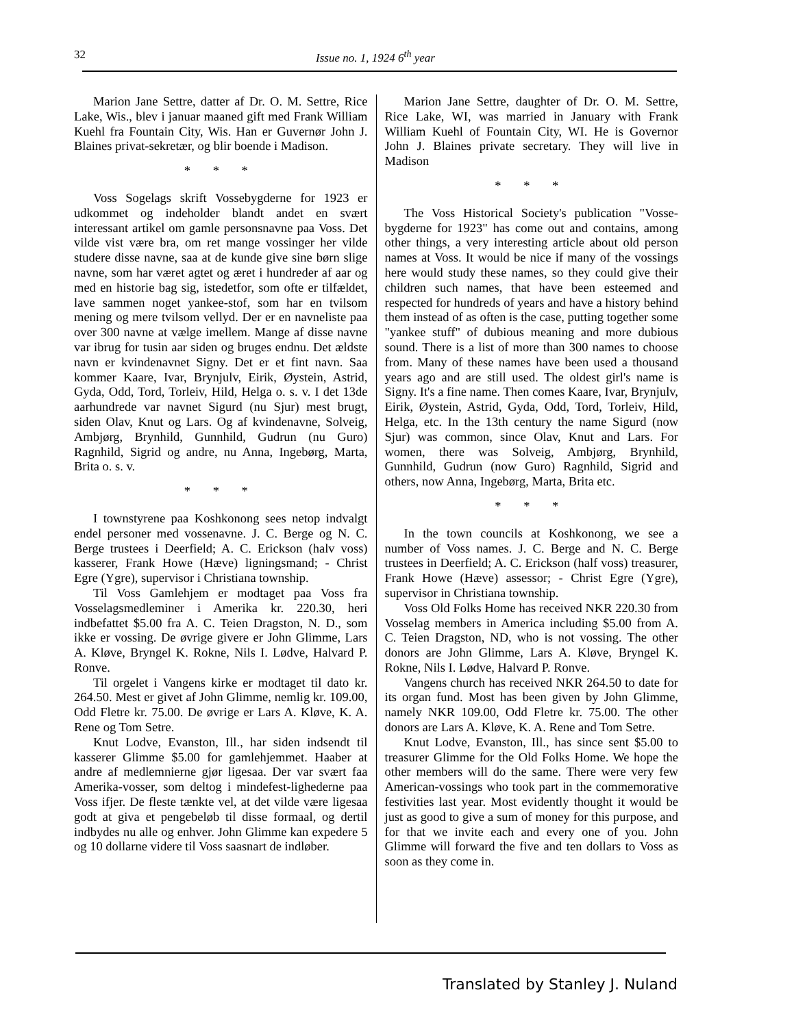32 Issue no. 1, 1924 6<sup>th</sup> year
Marion Jane Settre, datter af Dr. O. M. Settre, Rice Lake, Wis., blev i januar maaned gift med Frank William Kuehl fra Fountain City, Wis. Han er Guvernør John J. Blaines privat-sekretær, og blir boende i Madison.
* * *
Voss Sogelags skrift Vossebygderne for 1923 er udkommet og indeholder blandt andet en svært interessant artikel om gamle personsnavne paa Voss. Det vilde vist være bra, om ret mange vossinger her vilde studere disse navne, saa at de kunde give sine børn slige navne, som har været agtet og æret i hundreder af aar og med en historie bag sig, istedetfor, som ofte er tilfældet, lave sammen noget yankee-stof, som har en tvilsom mening og mere tvilsom vellyd. Der er en navneliste paa over 300 navne at vælge imellem. Mange af disse navne var ibrug for tusin aar siden og bruges endnu. Det ældste navn er kvindenavnet Signy. Det er et fint navn. Saa kommer Kaare, Ivar, Brynjulv, Eirik, Øystein, Astrid, Gyda, Odd, Tord, Torleiv, Hild, Helga o. s. v. I det 13de aarhundrede var navnet Sigurd (nu Sjur) mest brugt, siden Olav, Knut og Lars. Og af kvindenavne, Solveig, Ambjørg, Brynhild, Gunnhild, Gudrun (nu Guro) Ragnhild, Sigrid og andre, nu Anna, Ingebørg, Marta, Brita o. s. v.
* * *
I townstyrene paa Koshkonong sees netop indvalgt endel personer med vossenavne. J. C. Berge og N. C. Berge trustees i Deerfield; A. C. Erickson (halv voss) kasserer, Frank Howe (Hæve) ligningsmand; - Christ Egre (Ygre), supervisor i Christiana township.
Til Voss Gamlehjem er modtaget paa Voss fra Vosselagsmedleminer i Amerika kr. 220.30, heri indbefattet $5.00 fra A. C. Teien Dragston, N. D., som ikke er vossing. De øvrige givere er John Glimme, Lars A. Kløve, Bryngel K. Rokne, Nils I. Lødve, Halvard P. Ronve.
Til orgelet i Vangens kirke er modtaget til dato kr. 264.50. Mest er givet af John Glimme, nemlig kr. 109.00, Odd Fletre kr. 75.00. De øvrige er Lars A. Kløve, K. A. Rene og Tom Setre.
Knut Lodve, Evanston, Ill., har siden indsendt til kasserer Glimme $5.00 for gamlehjemmet. Haaber at andre af medlemnierne gjør ligesaa. Der var svært faa Amerika-vosser, som deltog i mindefest-lighederne paa Voss ifjer. De fleste tænkte vel, at det vilde være ligesaa godt at giva et pengebeløb til disse formaal, og dertil indbydes nu alle og enhver. John Glimme kan expedere 5 og 10 dollarne videre til Voss saasnart de indløber.
Marion Jane Settre, daughter of Dr. O. M. Settre, Rice Lake, WI, was married in January with Frank William Kuehl of Fountain City, WI. He is Governor John J. Blaines private secretary. They will live in Madison
* * *
The Voss Historical Society's publication "Vosse-bygderne for 1923" has come out and contains, among other things, a very interesting article about old person names at Voss. It would be nice if many of the vossings here would study these names, so they could give their children such names, that have been esteemed and respected for hundreds of years and have a history behind them instead of as often is the case, putting together some "yankee stuff" of dubious meaning and more dubious sound. There is a list of more than 300 names to choose from. Many of these names have been used a thousand years ago and are still used. The oldest girl's name is Signy. It's a fine name. Then comes Kaare, Ivar, Brynjulv, Eirik, Øystein, Astrid, Gyda, Odd, Tord, Torleiv, Hild, Helga, etc. In the 13th century the name Sigurd (now Sjur) was common, since Olav, Knut and Lars. For women, there was Solveig, Ambjørg, Brynhild, Gunnhild, Gudrun (now Guro) Ragnhild, Sigrid and others, now Anna, Ingebørg, Marta, Brita etc.
* * *
In the town councils at Koshkonong, we see a number of Voss names. J. C. Berge and N. C. Berge trustees in Deerfield; A. C. Erickson (half voss) treasurer, Frank Howe (Hæve) assessor; - Christ Egre (Ygre), supervisor in Christiana township.
Voss Old Folks Home has received NKR 220.30 from Vosselag members in America including $5.00 from A. C. Teien Dragston, ND, who is not vossing. The other donors are John Glimme, Lars A. Kløve, Bryngel K. Rokne, Nils I. Lødve, Halvard P. Ronve.
Vangens church has received NKR 264.50 to date for its organ fund. Most has been given by John Glimme, namely NKR 109.00, Odd Fletre kr. 75.00. The other donors are Lars A. Kløve, K. A. Rene and Tom Setre.
Knut Lodve, Evanston, Ill., has since sent $5.00 to treasurer Glimme for the Old Folks Home. We hope the other members will do the same. There were very few American-vossings who took part in the commemorative festivities last year. Most evidently thought it would be just as good to give a sum of money for this purpose, and for that we invite each and every one of you. John Glimme will forward the five and ten dollars to Voss as soon as they come in.
Translated by Stanley J. Nuland